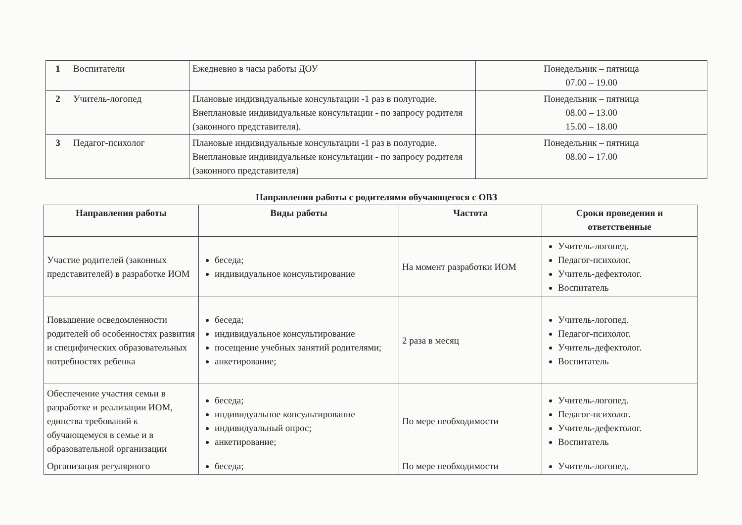| 1 | Воспитатели | Ежедневно в часы работы ДОУ | Понедельник – пятница 07.00 – 19.00 |
| 2 | Учитель-логопед | Плановые индивидуальные консультации -1 раз в полугодие. Внеплановые индивидуальные консультации - по запросу родителя (законного представителя). | Понедельник – пятница 08.00 – 13.00 15.00 – 18.00 |
| 3 | Педагог-психолог | Плановые индивидуальные консультации -1 раз в полугодие. Внеплановые индивидуальные консультации - по запросу родителя (законного представителя) | Понедельник – пятница 08.00 – 17.00 |
Направления работы с родителями обучающегося с ОВЗ
| Направления работы | Виды работы | Частота | Сроки проведения и ответственные |
| --- | --- | --- | --- |
| Участие родителей (законных представителей) в разработке ИОМ | беседа; индивидуальное консультирование | На момент разработки ИОМ | Учитель-логопед. Педагог-психолог. Учитель-дефектолог. Воспитатель |
| Повышение осведомленности родителей об особенностях развития и специфических образовательных потребностях ребенка | беседа; индивидуальное консультирование посещение учебных занятий родителями; анкетирование; | 2 раза в месяц | Учитель-логопед. Педагог-психолог. Учитель-дефектолог. Воспитатель |
| Обеспечение участия семьи в разработке и реализации ИОМ, единства требований к обучающемуся в семье и в образовательной организации | беседа; индивидуальное консультирование индивидуальный опрос; анкетирование; | По мере необходимости | Учитель-логопед. Педагог-психолог. Учитель-дефектолог. Воспитатель |
| Организация регулярного | беседа; | По мере необходимости | Учитель-логопед. |